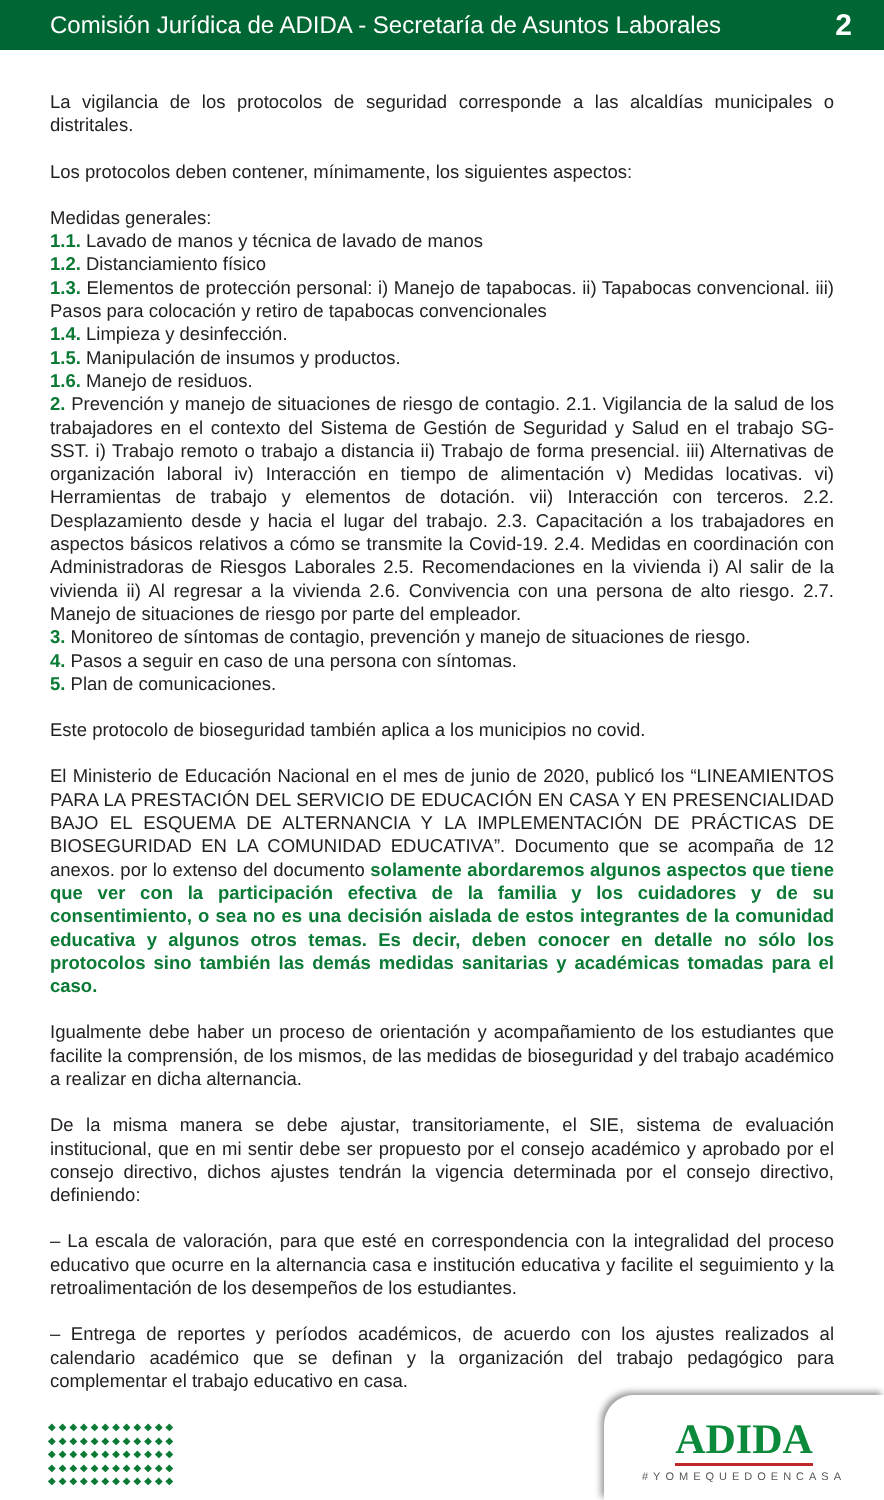Comisión Jurídica de ADIDA - Secretaría de Asuntos Laborales 2
La vigilancia de los protocolos de seguridad corresponde a las alcaldías municipales o distritales.
Los protocolos deben contener, mínimamente, los siguientes aspectos:
Medidas generales:
1.1. Lavado de manos y técnica de lavado de manos
1.2. Distanciamiento físico
1.3. Elementos de protección personal: i) Manejo de tapabocas. ii) Tapabocas convencional. iii) Pasos para colocación y retiro de tapabocas convencionales
1.4. Limpieza y desinfección.
1.5. Manipulación de insumos y productos.
1.6. Manejo de residuos.
2. Prevención y manejo de situaciones de riesgo de contagio. 2.1. Vigilancia de la salud de los trabajadores en el contexto del Sistema de Gestión de Seguridad y Salud en el trabajo SG-SST. i) Trabajo remoto o trabajo a distancia ii) Trabajo de forma presencial. iii) Alternativas de organización laboral iv) Interacción en tiempo de alimentación v) Medidas locativas. vi) Herramientas de trabajo y elementos de dotación. vii) Interacción con terceros. 2.2. Desplazamiento desde y hacia el lugar del trabajo. 2.3. Capacitación a los trabajadores en aspectos básicos relativos a cómo se transmite la Covid-19. 2.4. Medidas en coordinación con Administradoras de Riesgos Laborales 2.5. Recomendaciones en la vivienda i) Al salir de la vivienda ii) Al regresar a la vivienda 2.6. Convivencia con una persona de alto riesgo. 2.7. Manejo de situaciones de riesgo por parte del empleador.
3. Monitoreo de síntomas de contagio, prevención y manejo de situaciones de riesgo.
4. Pasos a seguir en caso de una persona con síntomas.
5. Plan de comunicaciones.
Este protocolo de bioseguridad también aplica a los municipios no covid.
El Ministerio de Educación Nacional en el mes de junio de 2020, publicó los “LINEAMIENTOS PARA LA PRESTACIÓN DEL SERVICIO DE EDUCACIÓN EN CASA Y EN PRESENCIALIDAD BAJO EL ESQUEMA DE ALTERNANCIA Y LA IMPLEMENTACIÓN DE PRÁCTICAS DE BIOSEGURIDAD EN LA COMUNIDAD EDUCATIVA”. Documento que se acompaña de 12 anexos. por lo extenso del documento solamente abordaremos algunos aspectos que tiene que ver con la participación efectiva de la familia y los cuidadores y de su consentimiento, o sea no es una decisión aislada de estos integrantes de la comunidad educativa y algunos otros temas. Es decir, deben conocer en detalle no sólo los protocolos sino también las demás medidas sanitarias y académicas tomadas para el caso.
Igualmente debe haber un proceso de orientación y acompañamiento de los estudiantes que facilite la comprensión, de los mismos, de las medidas de bioseguridad y del trabajo académico a realizar en dicha alternancia.
De la misma manera se debe ajustar, transitoriamente, el SIE, sistema de evaluación institucional, que en mi sentir debe ser propuesto por el consejo académico y aprobado por el consejo directivo, dichos ajustes tendrán la vigencia determinada por el consejo directivo, definiendo:
– La escala de valoración, para que esté en correspondencia con la integralidad del proceso educativo que ocurre en la alternancia casa e institución educativa y facilite el seguimiento y la retroalimentación de los desempeños de los estudiantes.
– Entrega de reportes y períodos académicos, de acuerdo con los ajustes realizados al calendario académico que se definan y la organización del trabajo pedagógico para complementar el trabajo educativo en casa.
◆◆◆◆◆◆◆◆◆◆◆◆ ◆◆◆◆◆◆◆◆◆◆◆◆ ◆◆◆◆◆◆◆◆◆◆◆◆ ◆◆◆◆◆◆◆◆◆◆◆◆ ◆◆◆◆◆◆◆◆◆◆◆◆
ADIDA
#YOMEQUEDOENCASA